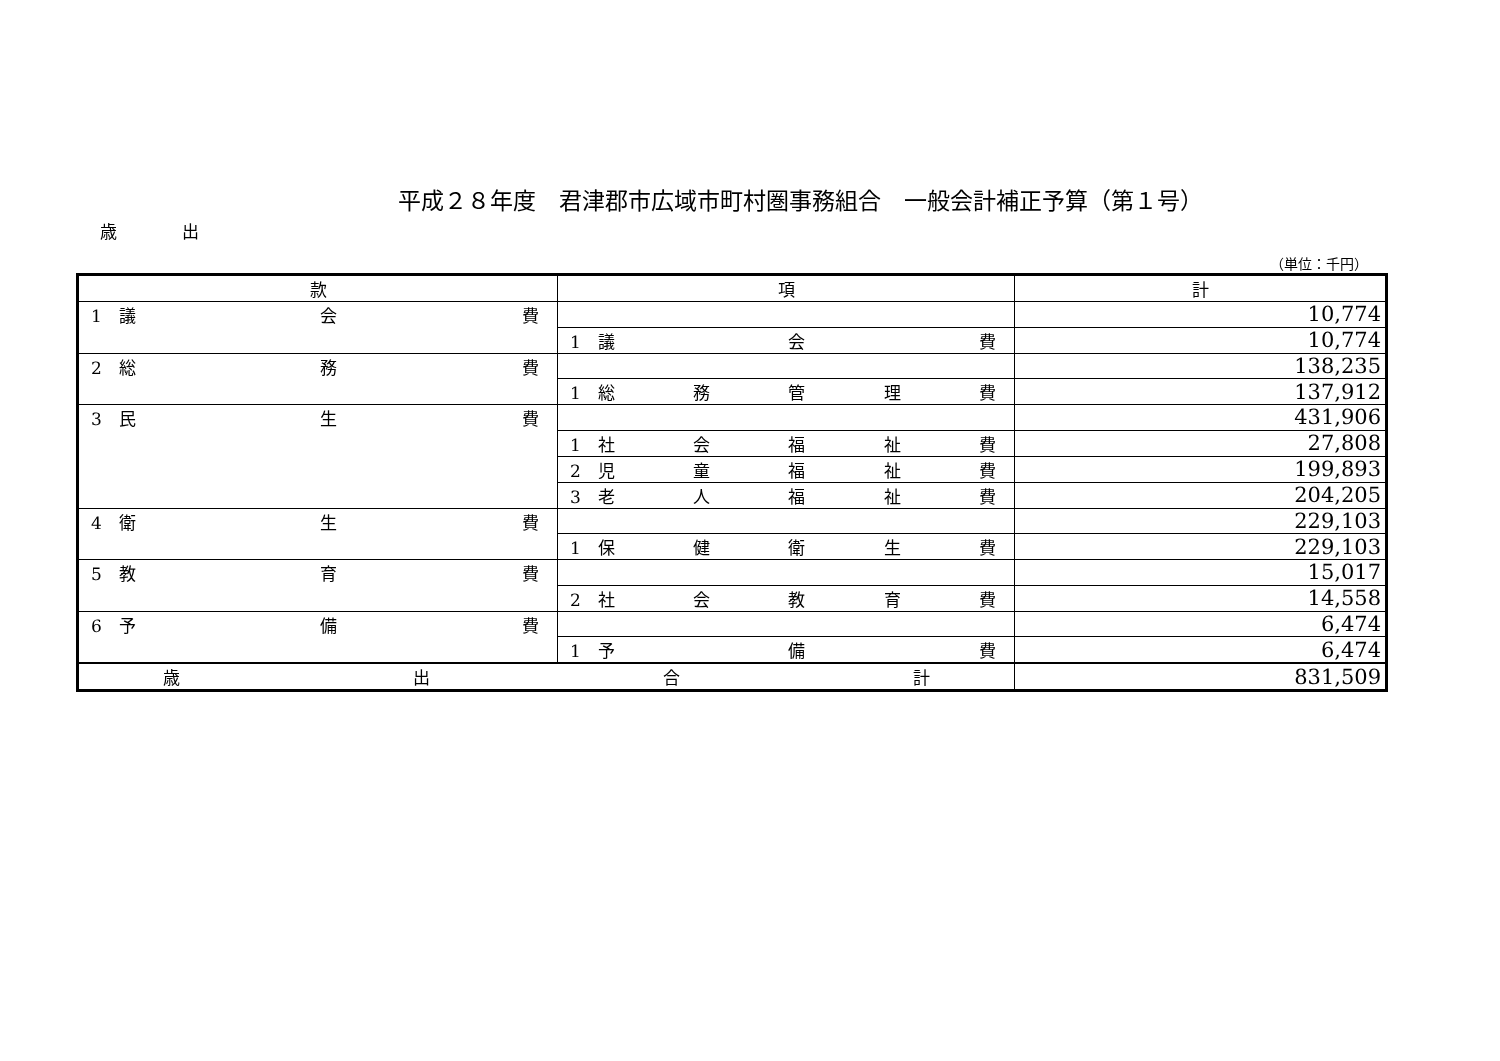平成２８年度　君津郡市広域市町村圏事務組合　一般会計補正予算（第１号）
歳 出
（単位：千円）
| 款 | 項 | 計 |
| --- | --- | --- |
| 1 議 会 費 | | 10,774 |
| | 1 議 会 費 | 10,774 |
| 2 総 務 費 | | 138,235 |
| | 1 総 務 管 理 費 | 137,912 |
| 3 民 生 費 | | 431,906 |
| | 1 社 会 福 祉 費 | 27,808 |
| | 2 児 童 福 祉 費 | 199,893 |
| | 3 老 人 福 祉 費 | 204,205 |
| 4 衛 生 費 | | 229,103 |
| | 1 保 健 衛 生 費 | 229,103 |
| 5 教 育 費 | | 15,017 |
| | 2 社 会 教 育 費 | 14,558 |
| 6 予 備 費 | | 6,474 |
| | 1 予 備 費 | 6,474 |
| 歳 出 合 計 | | 831,509 |